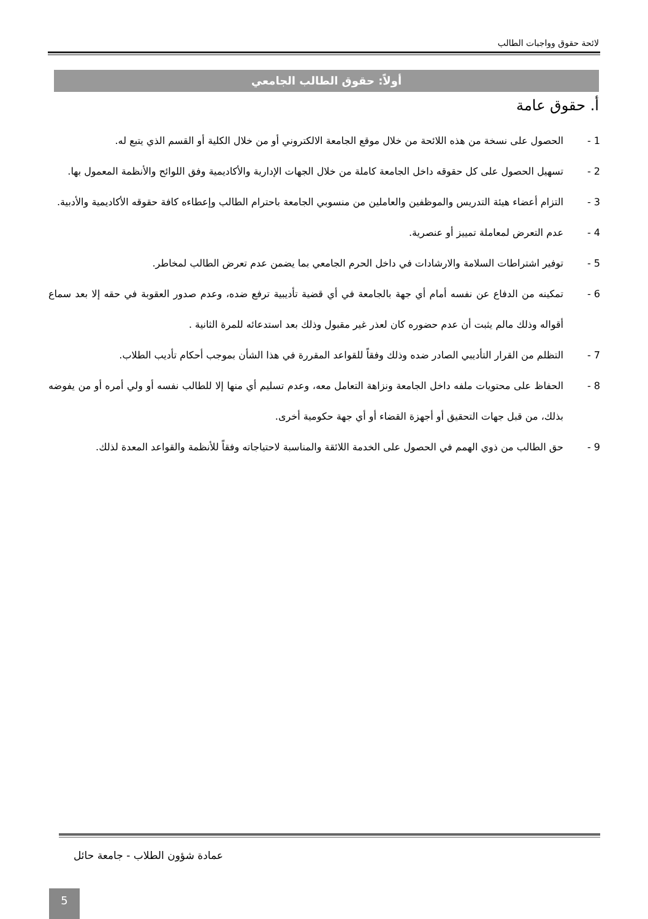لائحة حقوق وواجبات الطالب
أولاً: حقوق الطالب الجامعي
أ. حقوق عامة
1 - الحصول على نسخة من هذه اللائحة من خلال موقع الجامعة الالكتروني أو من خلال الكلية أو القسم الذي يتبع له.
2 - تسهيل الحصول على كل حقوقه داخل الجامعة كاملة من خلال الجهات الإدارية والأكاديمية وفق اللوائح والأنظمة المعمول بها.
3 - التزام أعضاء هيئة التدريس والموظفين والعاملين من منسوبي الجامعة باحترام الطالب وإعطاءه كافة حقوقه الأكاديمية والأدبية.
4 - عدم التعرض لمعاملة تمييز أو عنصرية.
5 - توفير اشتراطات السلامة والارشادات في داخل الحرم الجامعي بما يضمن عدم تعرض الطالب لمخاطر.
6 - تمكينه من الدفاع عن نفسه أمام أي جهة بالجامعة في أي قضية تأديبية ترفع ضده، وعدم صدور العقوبة في حقه إلا بعد سماع أقواله وذلك مالم يثبت أن عدم حضوره كان لعذر غير مقبول وذلك بعد استدعائه للمرة الثانية .
7 - التظلم من القرار التأديبي الصادر ضده وذلك وفقاً للقواعد المقررة في هذا الشأن بموجب أحكام تأديب الطلاب.
8 - الحفاظ على محتويات ملفه داخل الجامعة ونزاهة التعامل معه، وعدم تسليم أي منها إلا للطالب نفسه أو ولي أمره أو من يفوضه بذلك، من قبل جهات التحقيق أو أجهزة القضاء أو أي جهة حكومية أخرى.
9 - حق الطالب من ذوي الهمم في الحصول على الخدمة اللائقة والمناسبة لاحتياجاته وفقاً للأنظمة والقواعد المعدة لذلك.
عمادة شؤون الطلاب - جامعة حائل
5